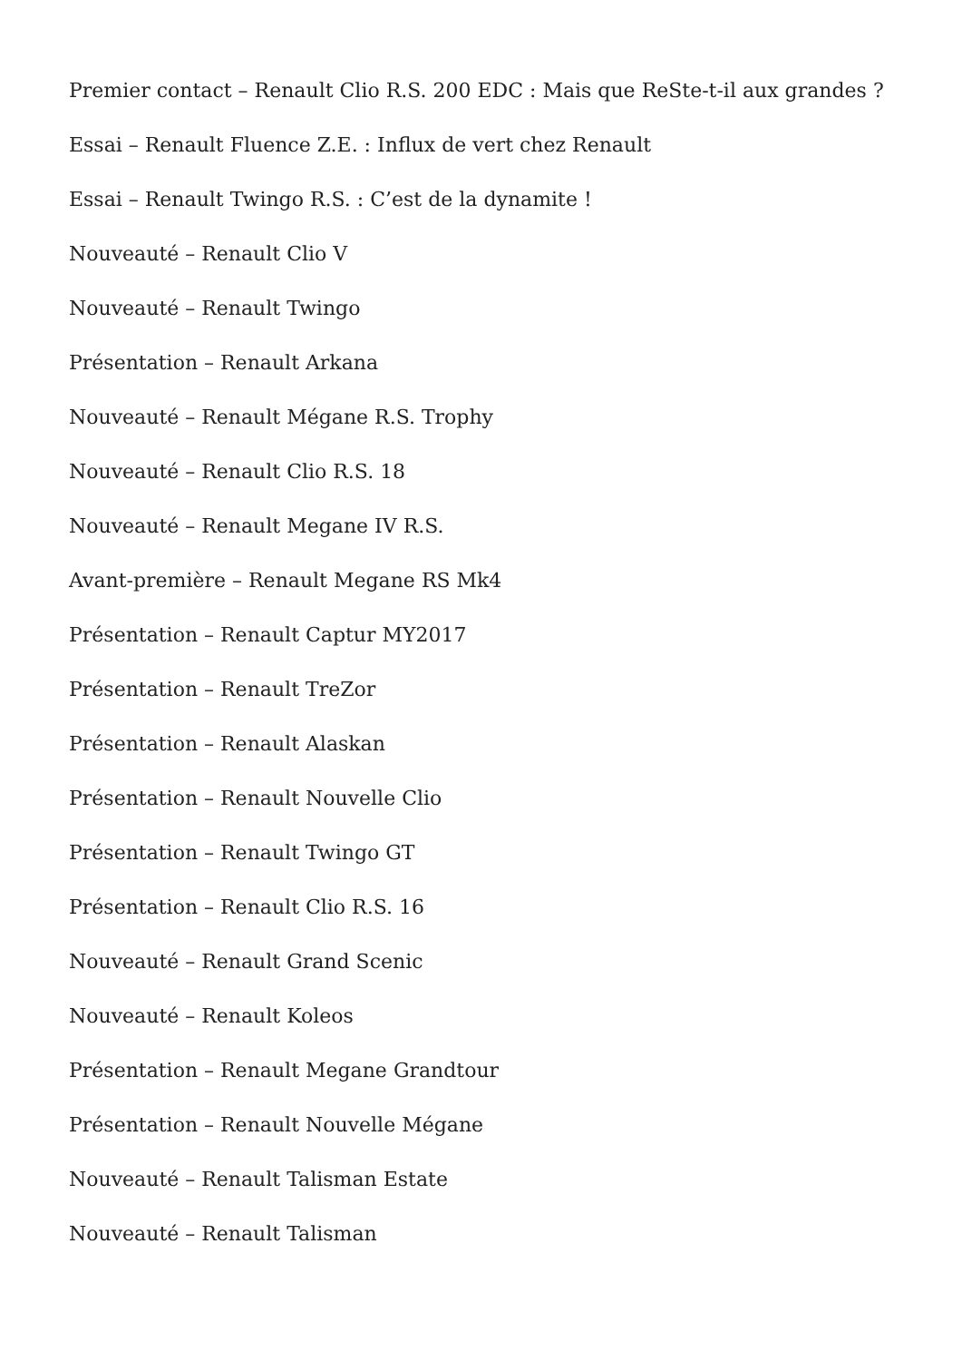Premier contact – Renault Clio R.S. 200 EDC : Mais que ReSte-t-il aux grandes ?
Essai – Renault Fluence Z.E. : Influx de vert chez Renault
Essai – Renault Twingo R.S. : C’est de la dynamite !
Nouveauté – Renault Clio V
Nouveauté – Renault Twingo
Présentation – Renault Arkana
Nouveauté – Renault Mégane R.S. Trophy
Nouveauté – Renault Clio R.S. 18
Nouveauté – Renault Megane IV R.S.
Avant-première – Renault Megane RS Mk4
Présentation – Renault Captur MY2017
Présentation – Renault TreZor
Présentation – Renault Alaskan
Présentation – Renault Nouvelle Clio
Présentation – Renault Twingo GT
Présentation – Renault Clio R.S. 16
Nouveauté – Renault Grand Scenic
Nouveauté – Renault Koleos
Présentation – Renault Megane Grandtour
Présentation – Renault Nouvelle Mégane
Nouveauté – Renault Talisman Estate
Nouveauté – Renault Talisman